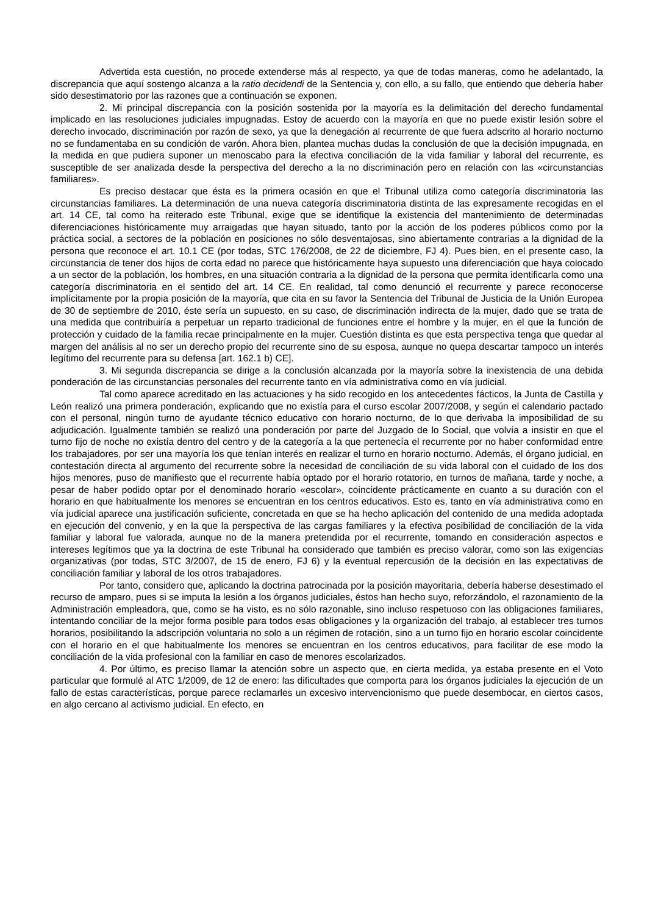Advertida esta cuestión, no procede extenderse más al respecto, ya que de todas maneras, como he adelantado, la discrepancia que aquí sostengo alcanza a la ratio decidendi de la Sentencia y, con ello, a su fallo, que entiendo que debería haber sido desestimatorio por las razones que a continuación se exponen.
2. Mi principal discrepancia con la posición sostenida por la mayoría es la delimitación del derecho fundamental implicado en las resoluciones judiciales impugnadas. Estoy de acuerdo con la mayoría en que no puede existir lesión sobre el derecho invocado, discriminación por razón de sexo, ya que la denegación al recurrente de que fuera adscrito al horario nocturno no se fundamentaba en su condición de varón. Ahora bien, plantea muchas dudas la conclusión de que la decisión impugnada, en la medida en que pudiera suponer un menoscabo para la efectiva conciliación de la vida familiar y laboral del recurrente, es susceptible de ser analizada desde la perspectiva del derecho a la no discriminación pero en relación con las «circunstancias familiares».
Es preciso destacar que ésta es la primera ocasión en que el Tribunal utiliza como categoría discriminatoria las circunstancias familiares. La determinación de una nueva categoría discriminatoria distinta de las expresamente recogidas en el art. 14 CE, tal como ha reiterado este Tribunal, exige que se identifique la existencia del mantenimiento de determinadas diferenciaciones históricamente muy arraigadas que hayan situado, tanto por la acción de los poderes públicos como por la práctica social, a sectores de la población en posiciones no sólo desventajosas, sino abiertamente contrarias a la dignidad de la persona que reconoce el art. 10.1 CE (por todas, STC 176/2008, de 22 de diciembre, FJ 4). Pues bien, en el presente caso, la circunstancia de tener dos hijos de corta edad no parece que históricamente haya supuesto una diferenciación que haya colocado a un sector de la población, los hombres, en una situación contraria a la dignidad de la persona que permita identificarla como una categoría discriminatoria en el sentido del art. 14 CE. En realidad, tal como denunció el recurrente y parece reconocerse implícitamente por la propia posición de la mayoría, que cita en su favor la Sentencia del Tribunal de Justicia de la Unión Europea de 30 de septiembre de 2010, éste sería un supuesto, en su caso, de discriminación indirecta de la mujer, dado que se trata de una medida que contribuiría a perpetuar un reparto tradicional de funciones entre el hombre y la mujer, en el que la función de protección y cuidado de la familia recae principalmente en la mujer. Cuestión distinta es que esta perspectiva tenga que quedar al margen del análisis al no ser un derecho propio del recurrente sino de su esposa, aunque no quepa descartar tampoco un interés legítimo del recurrente para su defensa [art. 162.1 b) CE].
3. Mi segunda discrepancia se dirige a la conclusión alcanzada por la mayoría sobre la inexistencia de una debida ponderación de las circunstancias personales del recurrente tanto en vía administrativa como en vía judicial.
Tal como aparece acreditado en las actuaciones y ha sido recogido en los antecedentes fácticos, la Junta de Castilla y León realizó una primera ponderación, explicando que no existía para el curso escolar 2007/2008, y según el calendario pactado con el personal, ningún turno de ayudante técnico educativo con horario nocturno, de lo que derivaba la imposibilidad de su adjudicación. Igualmente también se realizó una ponderación por parte del Juzgado de lo Social, que volvía a insistir en que el turno fijo de noche no existía dentro del centro y de la categoría a la que pertenecía el recurrente por no haber conformidad entre los trabajadores, por ser una mayoría los que tenían interés en realizar el turno en horario nocturno. Además, el órgano judicial, en contestación directa al argumento del recurrente sobre la necesidad de conciliación de su vida laboral con el cuidado de los dos hijos menores, puso de manifiesto que el recurrente había optado por el horario rotatorio, en turnos de mañana, tarde y noche, a pesar de haber podido optar por el denominado horario «escolar», coincidente prácticamente en cuanto a su duración con el horario en que habitualmente los menores se encuentran en los centros educativos. Esto es, tanto en vía administrativa como en vía judicial aparece una justificación suficiente, concretada en que se ha hecho aplicación del contenido de una medida adoptada en ejecución del convenio, y en la que la perspectiva de las cargas familiares y la efectiva posibilidad de conciliación de la vida familiar y laboral fue valorada, aunque no de la manera pretendida por el recurrente, tomando en consideración aspectos e intereses legítimos que ya la doctrina de este Tribunal ha considerado que también es preciso valorar, como son las exigencias organizativas (por todas, STC 3/2007, de 15 de enero, FJ 6) y la eventual repercusión de la decisión en las expectativas de conciliación familiar y laboral de los otros trabajadores.
Por tanto, considero que, aplicando la doctrina patrocinada por la posición mayoritaria, debería haberse desestimado el recurso de amparo, pues si se imputa la lesión a los órganos judiciales, éstos han hecho suyo, reforzándolo, el razonamiento de la Administración empleadora, que, como se ha visto, es no sólo razonable, sino incluso respetuoso con las obligaciones familiares, intentando conciliar de la mejor forma posible para todos esas obligaciones y la organización del trabajo, al establecer tres turnos horarios, posibilitando la adscripción voluntaria no solo a un régimen de rotación, sino a un turno fijo en horario escolar coincidente con el horario en el que habitualmente los menores se encuentran en los centros educativos, para facilitar de ese modo la conciliación de la vida profesional con la familiar en caso de menores escolarizados.
4. Por último, es preciso llamar la atención sobre un aspecto que, en cierta medida, ya estaba presente en el Voto particular que formulé al ATC 1/2009, de 12 de enero: las dificultades que comporta para los órganos judiciales la ejecución de un fallo de estas características, porque parece reclamarles un excesivo intervencionismo que puede desembocar, en ciertos casos, en algo cercano al activismo judicial. En efecto, en